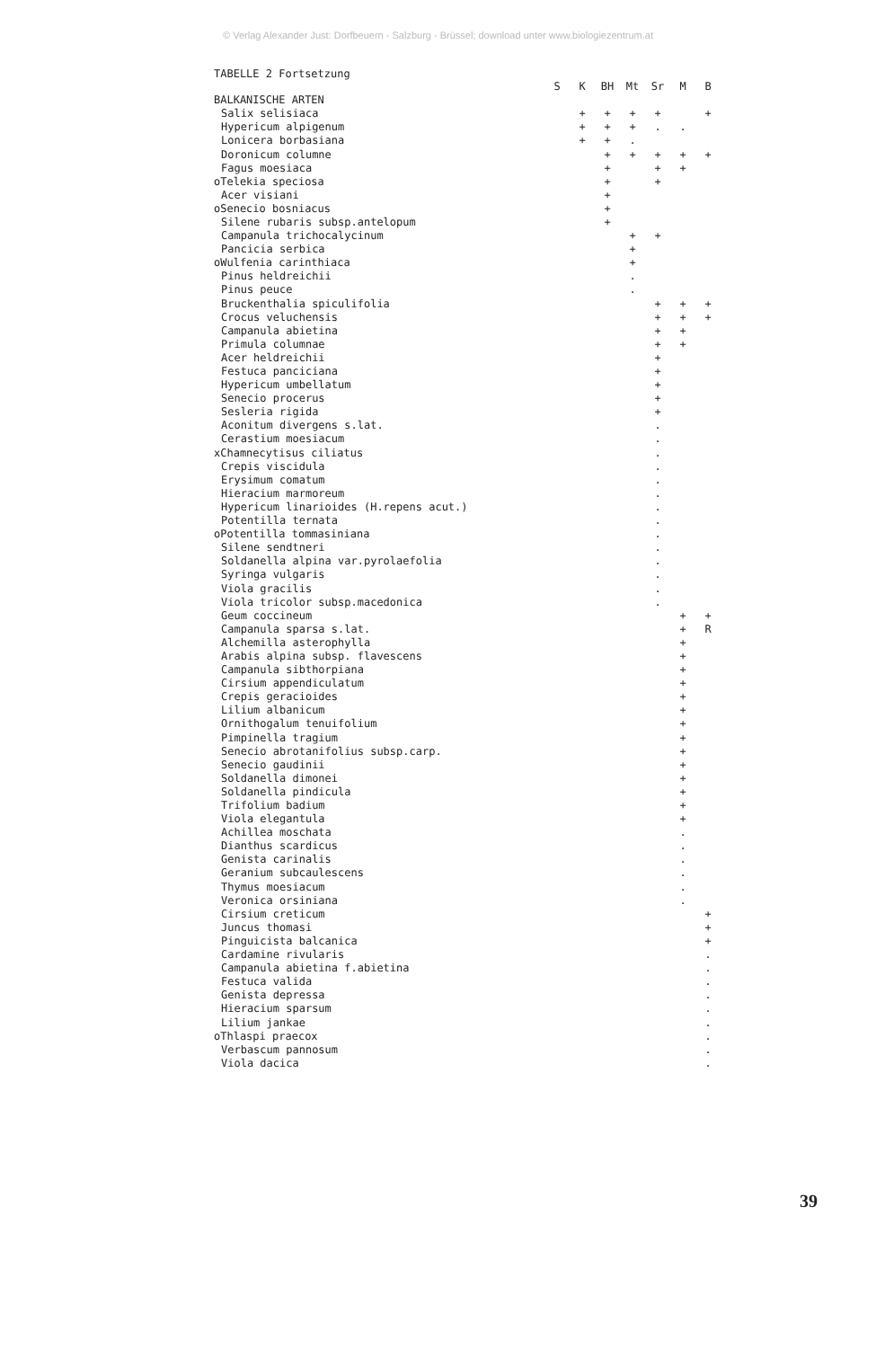© Verlag Alexander Just: Dorfbeuern - Salzburg - Brüssel; download unter www.biologiezentrum.at
TABELLE 2 Fortsetzung
| | S | K | BH | Mt | Sr | M | B |
| --- | --- | --- | --- | --- | --- | --- | --- |
| BALKANISCHE ARTEN | | | | | | | |
| Salix selisiaca | | + | + | + | + | | + |
| Hypericum alpigenum | | + | + | + | . | . | |
| Lonicera borbasiana | | + | + | . | | | |
| Doronicum columne | | | + | + | + | + | + |
| Fagus moesiaca | | | + | | + | + | |
| oTelekia speciosa | | | + | | + | | |
| Acer visiani | | | + | | | | |
| oSenecio bosniacus | | | + | | | | |
| Silene rubaris subsp.antelopum | | | + | | | | |
| Campanula trichocalycinum | | | | + | + | | |
| Pancicia serbica | | | | + | | | |
| oWulfenia carinthiaca | | | | + | | | |
| Pinus heldreichii | | | | . | | | |
| Pinus peuce | | | | . | | | |
| Bruckenthalia spiculifolia | | | | | + | + | + |
| Crocus veluchensis | | | | | + | + | + |
| Campanula abietina | | | | | + | + | |
| Primula columnae | | | | | + | + | |
| Acer heldreichii | | | | | + | | |
| Festuca panciciana | | | | | + | | |
| Hypericum umbellatum | | | | | + | | |
| Senecio procerus | | | | | + | | |
| Sesleria rigida | | | | | + | | |
| Aconitum divergens s.lat. | | | | | . | | |
| Cerastium moesiacum | | | | | . | | |
| xChamnecytisus ciliatus | | | | | . | | |
| Crepis viscidula | | | | | . | | |
| Erysimum comatum | | | | | . | | |
| Hieracium marmoreum | | | | | . | | |
| Hypericum linarioides (H.repens acut.) | | | | | . | | |
| Potentilla ternata | | | | | . | | |
| oPotentilla tommasiniana | | | | | . | | |
| Silene sendtneri | | | | | . | | |
| Soldanella alpina var.pyrolaefolia | | | | | . | | |
| Syringa vulgaris | | | | | . | | |
| Viola gracilis | | | | | . | | |
| Viola tricolor subsp.macedonica | | | | | . | | |
| Geum coccineum | | | | | | + | + |
| Campanula sparsa s.lat. | | | | | | + | R |
| Alchemilla asterophylla | | | | | | + | |
| Arabis alpina subsp. flavescens | | | | | | + | |
| Campanula sibthorpiana | | | | | | + | |
| Cirsium appendiculatum | | | | | | + | |
| Crepis geracioides | | | | | | + | |
| Lilium albanicum | | | | | | + | |
| Ornithogalum tenuifolium | | | | | | + | |
| Pimpinella tragium | | | | | | + | |
| Senecio abrotanifolius subsp.carp. | | | | | | + | |
| Senecio gaudinii | | | | | | + | |
| Soldanella dimonei | | | | | | + | |
| Soldanella pindicula | | | | | | + | |
| Trifolium badium | | | | | | + | |
| Viola elegantula | | | | | | + | |
| Achillea moschata | | | | | | . | |
| Dianthus scardicus | | | | | | . | |
| Genista carinalis | | | | | | . | |
| Geranium subcaulescens | | | | | | . | |
| Thymus moesiacum | | | | | | . | |
| Veronica orsiniana | | | | | | . | |
| Cirsium creticum | | | | | | | + |
| Juncus thomasi | | | | | | | + |
| Pinguicista balcanica | | | | | | | + |
| Cardamine rivularis | | | | | | | . |
| Campanula abietina f.abietina | | | | | | | . |
| Festuca valida | | | | | | | . |
| Genista depressa | | | | | | | . |
| Hieracium sparsum | | | | | | | . |
| Lilium jankae | | | | | | | . |
| oThlaspi praecox | | | | | | | . |
| Verbascum pannosum | | | | | | | . |
| Viola dacica | | | | | | | . |
39